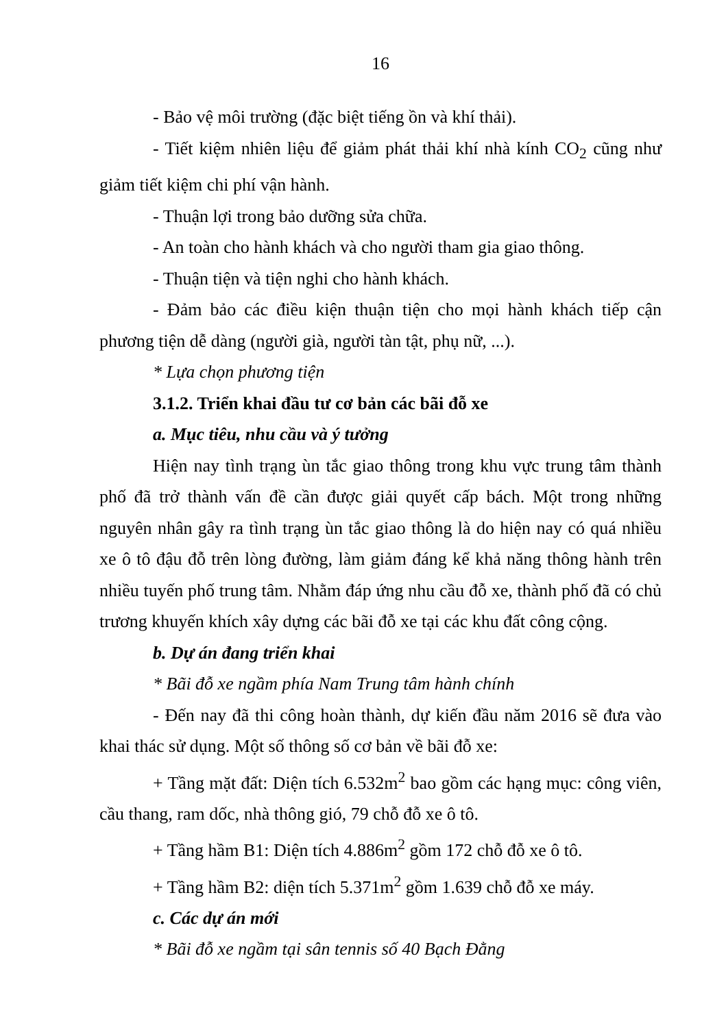16
- Bảo vệ môi trường (đặc biệt tiếng ồn và khí thải).
- Tiết kiệm nhiên liệu để giảm phát thải khí nhà kính CO<sub>2</sub> cũng như giảm tiết kiệm chi phí vận hành.
- Thuận lợi trong bảo dưỡng sửa chữa.
- An toàn cho hành khách và cho người tham gia giao thông.
- Thuận tiện và tiện nghi cho hành khách.
- Đảm bảo các điều kiện thuận tiện cho mọi hành khách tiếp cận phương tiện dễ dàng (người già, người tàn tật, phụ nữ, ...).
* Lựa chọn phương tiện
3.1.2. Triển khai đầu tư cơ bản các bãi đỗ xe
a. Mục tiêu, nhu cầu và ý tưởng
Hiện nay tình trạng ùn tắc giao thông trong khu vực trung tâm thành phố đã trở thành vấn đề cần được giải quyết cấp bách. Một trong những nguyên nhân gây ra tình trạng ùn tắc giao thông là do hiện nay có quá nhiều xe ô tô đậu đỗ trên lòng đường, làm giảm đáng kể khả năng thông hành trên nhiều tuyến phố trung tâm. Nhằm đáp ứng nhu cầu đỗ xe, thành phố đã có chủ trương khuyến khích xây dựng các bãi đỗ xe tại các khu đất công cộng.
b. Dự án đang triển khai
* Bãi đỗ xe ngầm phía Nam Trung tâm hành chính
- Đến nay đã thi công hoàn thành, dự kiến đầu năm 2016 sẽ đưa vào khai thác sử dụng. Một số thông số cơ bản về bãi đỗ xe:
+ Tầng mặt đất: Diện tích 6.532m<sup>2</sup> bao gồm các hạng mục: công viên, cầu thang, ram dốc, nhà thông gió, 79 chỗ đỗ xe ô tô.
+ Tầng hầm B1: Diện tích 4.886m<sup>2</sup> gồm 172 chỗ đỗ xe ô tô.
+ Tầng hầm B2: diện tích 5.371m<sup>2</sup> gồm 1.639 chỗ đỗ xe máy.
c. Các dự án mới
* Bãi đỗ xe ngầm tại sân tennis số 40 Bạch Đằng